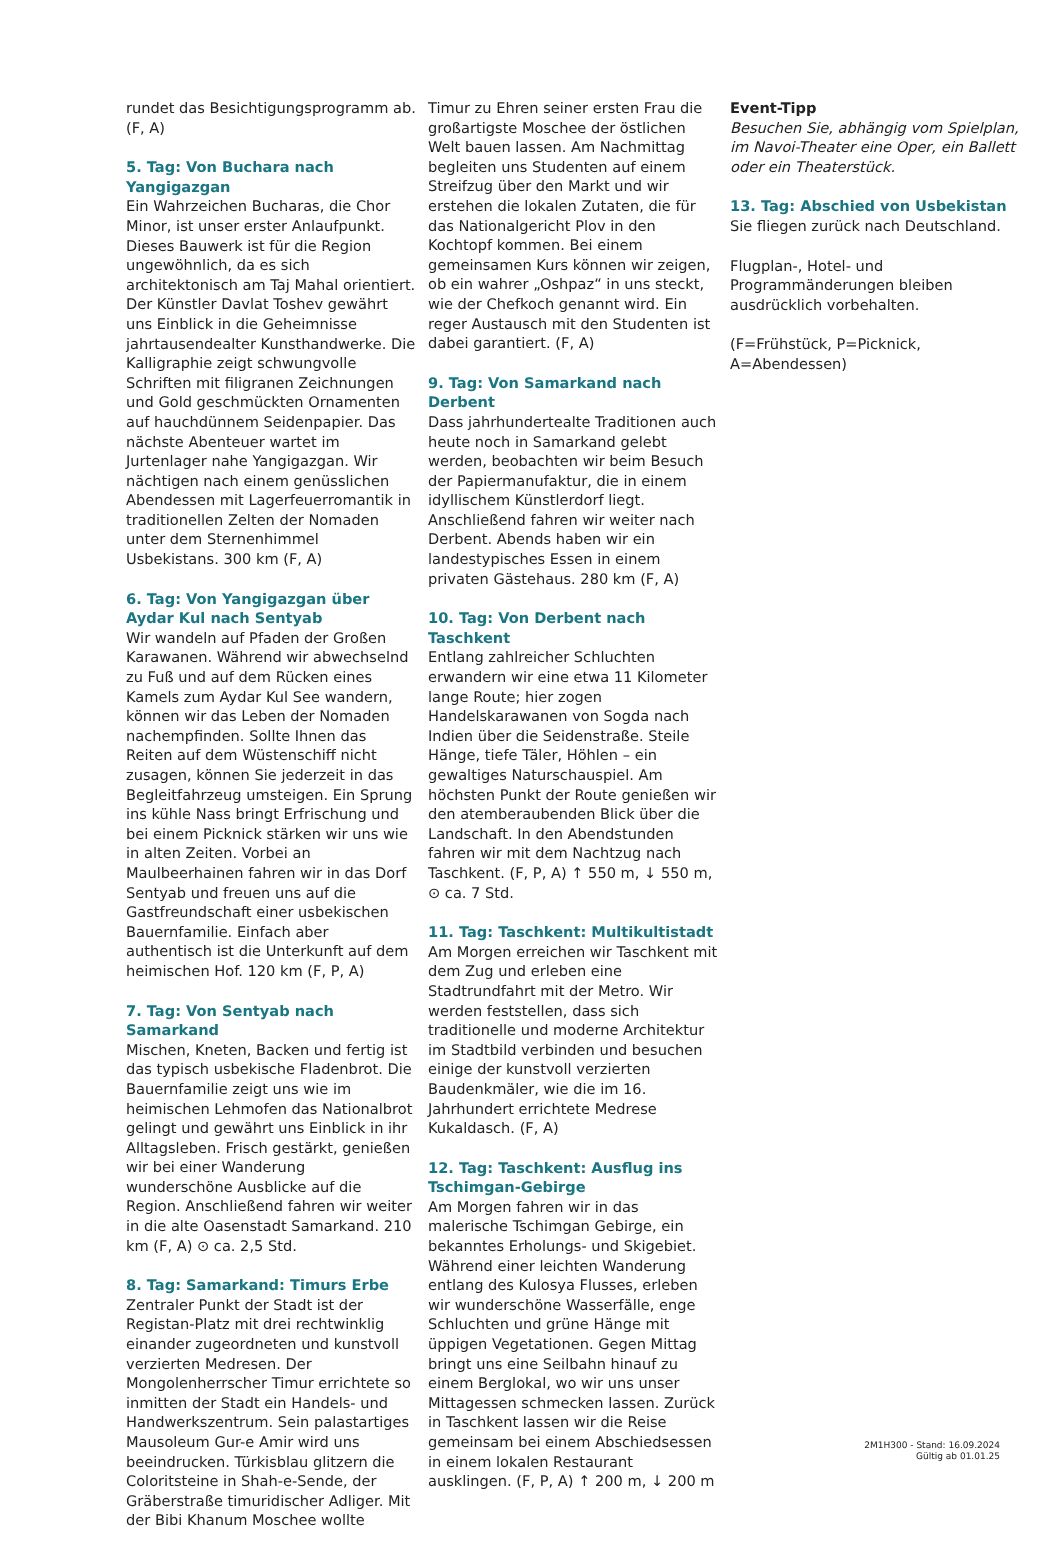rundet das Besichtigungsprogramm ab. (F, A)
5. Tag: Von Buchara nach Yangigazgan
Ein Wahrzeichen Bucharas, die Chor Minor, ist unser erster Anlaufpunkt. Dieses Bauwerk ist für die Region ungewöhnlich, da es sich architektonisch am Taj Mahal orientiert. Der Künstler Davlat Toshev gewährt uns Einblick in die Geheimnisse jahrtausendealter Kunsthandwerke. Die Kalligraphie zeigt schwungvolle Schriften mit filigranen Zeichnungen und Gold geschmückten Ornamenten auf hauchdünnem Seidenpapier. Das nächste Abenteuer wartet im Jurtenlager nahe Yangigazgan. Wir nächtigen nach einem genüsslichen Abendessen mit Lagerfeuerromantik in traditionellen Zelten der Nomaden unter dem Sternenhimmel Usbekistans. 300 km (F, A)
6. Tag: Von Yangigazgan über Aydar Kul nach Sentyab
Wir wandeln auf Pfaden der Großen Karawanen. Während wir abwechselnd zu Fuß und auf dem Rücken eines Kamels zum Aydar Kul See wandern, können wir das Leben der Nomaden nachempfinden. Sollte Ihnen das Reiten auf dem Wüstenschiff nicht zusagen, können Sie jederzeit in das Begleitfahrzeug umsteigen. Ein Sprung ins kühle Nass bringt Erfrischung und bei einem Picknick stärken wir uns wie in alten Zeiten. Vorbei an Maulbeerhainen fahren wir in das Dorf Sentyab und freuen uns auf die Gastfreundschaft einer usbekischen Bauernfamilie. Einfach aber authentisch ist die Unterkunft auf dem heimischen Hof. 120 km (F, P, A)
7. Tag: Von Sentyab nach Samarkand
Mischen, Kneten, Backen und fertig ist das typisch usbekische Fladenbrot. Die Bauernfamilie zeigt uns wie im heimischen Lehmofen das Nationalbrot gelingt und gewährt uns Einblick in ihr Alltagsleben. Frisch gestärkt, genießen wir bei einer Wanderung wunderschöne Ausblicke auf die Region. Anschließend fahren wir weiter in die alte Oasenstadt Samarkand. 210 km (F, A) ⊙ ca. 2,5 Std.
8. Tag: Samarkand: Timurs Erbe
Zentraler Punkt der Stadt ist der Registan-Platz mit drei rechtwinklig einander zugeordneten und kunstvoll verzierten Medresen. Der Mongolenherrscher Timur errichtete so inmitten der Stadt ein Handels- und Handwerkszentrum. Sein palastartiges Mausoleum Gur-e Amir wird uns beeindrucken. Türkisblau glitzern die Coloritsteine in Shah-e-Sende, der Gräberstraße timuridischer Adliger. Mit der Bibi Khanum Moschee wollte
Timur zu Ehren seiner ersten Frau die großartigste Moschee der östlichen Welt bauen lassen. Am Nachmittag begleiten uns Studenten auf einem Streifzug über den Markt und wir erstehen die lokalen Zutaten, die für das Nationalgericht Plov in den Kochtopf kommen. Bei einem gemeinsamen Kurs können wir zeigen, ob ein wahrer „Oshpaz“ in uns steckt, wie der Chefkoch genannt wird. Ein reger Austausch mit den Studenten ist dabei garantiert. (F, A)
9. Tag: Von Samarkand nach Derbent
Dass jahrhundertealte Traditionen auch heute noch in Samarkand gelebt werden, beobachten wir beim Besuch der Papiermanufaktur, die in einem idyllischem Künstlerdorf liegt. Anschließend fahren wir weiter nach Derbent. Abends haben wir ein landestypisches Essen in einem privaten Gästehaus. 280 km (F, A)
10. Tag: Von Derbent nach Taschkent
Entlang zahlreicher Schluchten erwandern wir eine etwa 11 Kilometer lange Route; hier zogen Handelskarawanen von Sogda nach Indien über die Seidenstraße. Steile Hänge, tiefe Täler, Höhlen – ein gewaltiges Naturschauspiel. Am höchsten Punkt der Route genießen wir den atemberaubenden Blick über die Landschaft. In den Abendstunden fahren wir mit dem Nachtzug nach Taschkent. (F, P, A) ↑ 550 m, ↓ 550 m, ⊙ ca. 7 Std.
11. Tag: Taschkent: Multikultistadt
Am Morgen erreichen wir Taschkent mit dem Zug und erleben eine Stadtrundfahrt mit der Metro. Wir werden feststellen, dass sich traditionelle und moderne Architektur im Stadtbild verbinden und besuchen einige der kunstvoll verzierten Baudenkmäler, wie die im 16. Jahrhundert errichtete Medrese Kukaldasch. (F, A)
12. Tag: Taschkent: Ausflug ins Tschimgan-Gebirge
Am Morgen fahren wir in das malerische Tschimgan Gebirge, ein bekanntes Erholungs- und Skigebiet. Während einer leichten Wanderung entlang des Kulosya Flusses, erleben wir wunderschöne Wasserfälle, enge Schluchten und grüne Hänge mit üppigen Vegetationen. Gegen Mittag bringt uns eine Seilbahn hinauf zu einem Berglokal, wo wir uns unser Mittagessen schmecken lassen. Zurück in Taschkent lassen wir die Reise gemeinsam bei einem Abschiedsessen in einem lokalen Restaurant ausklingen. (F, P, A) ↑ 200 m, ↓ 200 m
Event-Tipp
Besuchen Sie, abhängig vom Spielplan, im Navoi-Theater eine Oper, ein Ballett oder ein Theaterstück.
13. Tag: Abschied von Usbekistan
Sie fliegen zurück nach Deutschland.
Flugplan-, Hotel- und Programmänderungen bleiben ausdrücklich vorbehalten.
(F=Frühstück, P=Picknick, A=Abendessen)
2M1H300 - Stand: 16.09.2024
Gültig ab 01.01.25